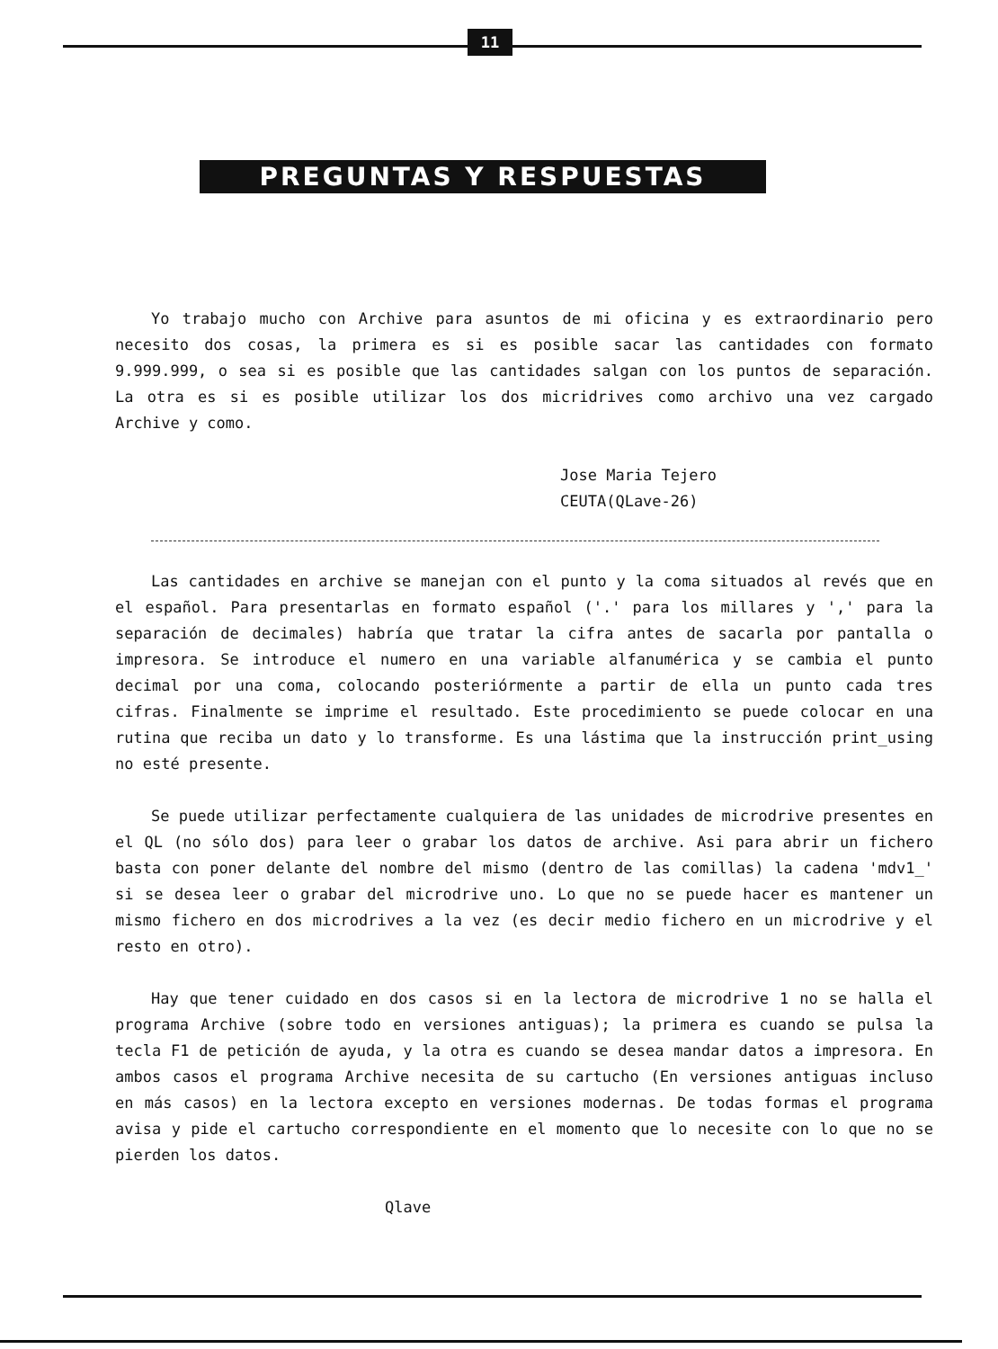11
PREGUNTAS Y RESPUESTAS
Yo trabajo mucho con Archive para asuntos de mi oficina y es extraordinario pero necesito dos cosas, la primera es si es posible sacar las cantidades con formato 9.999.999, o sea si es posible que las cantidades salgan con los puntos de separación. La otra es si es posible utilizar los dos micridrives como archivo una vez cargado Archive y como.
Jose Maria Tejero
CEUTA(QLave-26)
Las cantidades en archive se manejan con el punto y la coma situados al revés que en el español. Para presentarlas en formato español ('.' para los millares y ',' para la separación de decimales) habría que tratar la cifra antes de sacarla por pantalla o impresora. Se introduce el numero en una variable alfanumérica y se cambia el punto decimal por una coma, colocando posteriórmente a partir de ella un punto cada tres cifras. Finalmente se imprime el resultado. Este procedimiento se puede colocar en una rutina que reciba un dato y lo transforme. Es una lástima que la instrucción print_using no esté presente.
Se puede utilizar perfectamente cualquiera de las unidades de microdrive presentes en el QL (no sólo dos) para leer o grabar los datos de archive. Asi para abrir un fichero basta con poner delante del nombre del mismo (dentro de las comillas) la cadena 'mdv1_' si se desea leer o grabar del microdrive uno. Lo que no se puede hacer es mantener un mismo fichero en dos microdrives a la vez (es decir medio fichero en un microdrive y el resto en otro).
Hay que tener cuidado en dos casos si en la lectora de microdrive 1 no se halla el programa Archive (sobre todo en versiones antiguas); la primera es cuando se pulsa la tecla F1 de petición de ayuda, y la otra es cuando se desea mandar datos a impresora. En ambos casos el programa Archive necesita de su cartucho (En versiones antiguas incluso en más casos) en la lectora excepto en versiones modernas. De todas formas el programa avisa y pide el cartucho correspondiente en el momento que lo necesite con lo que no se pierden los datos.
Qlave